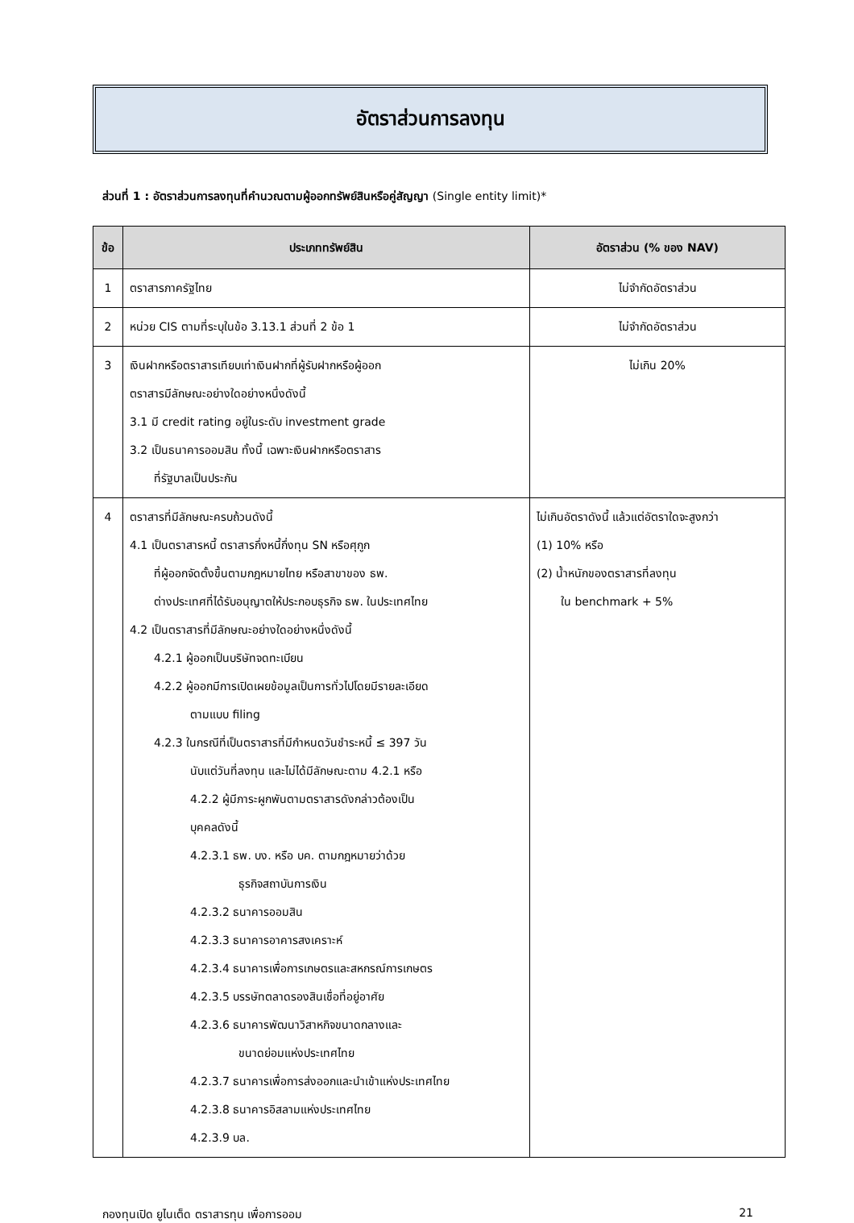อัตราส่วนการลงทุน
ส่วนที่ 1 : อัตราส่วนการลงทุนที่คำนวณตามผู้ออกทรัพย์สินหรือคู่สัญญา (Single entity limit)*
| ข้อ | ประเภททรัพย์สิน | อัตราส่วน (% ของ NAV) |
| --- | --- | --- |
| 1 | ตราสารภาครัฐไทย | ไม่จำกัดอัตราส่วน |
| 2 | หน่วย CIS ตามที่ระบุในข้อ 3.13.1 ส่วนที่ 2 ข้อ 1 | ไม่จำกัดอัตราส่วน |
| 3 | เงินฝากหรือตราสารเทียบเท่าเงินฝากที่ผู้รับฝากหรือผู้ออก ตราสารมีลักษณะอย่างใดอย่างหนึ่งดังนี้ 3.1 มี credit rating อยู่ในระดับ investment grade 3.2 เป็นธนาคารออมสิน ทั้งนี้ เฉพาะเงินฝากหรือตราสาร ที่รัฐบาลเป็นประกัน | ไม่เกิน 20% |
| 4 | ตราสารที่มีลักษณะครบถ้วนดังนี้ 4.1 เป็นตราสารหนี้ ตราสารกึ่งหนี้กึ่งทุน SN หรือศุกูก ที่ผู้ออกจัดตั้งขึ้นตามกฎหมายไทย หรือสาขาของ ธพ. ต่างประเทศที่ได้รับอนุญาตให้ประกอบธุรกิจ ธพ. ในประเทศไทย 4.2 เป็นตราสารที่มีลักษณะอย่างใดอย่างหนึ่งดังนี้ 4.2.1 ผู้ออกเป็นบริษัทจดทะเบียน 4.2.2 ผู้ออกมีการเปิดเผยข้อมูลเป็นการทั่วไปโดยมีรายละเอียด ตามแบบ filing 4.2.3 ในกรณีที่เป็นตราสารที่มีกำหนดวันชำระหนี้ ≤ 397 วัน นับแต่วันที่ลงทุน และไม่ได้มีลักษณะตาม 4.2.1 หรือ 4.2.2 ผู้มีภาระผูกพันตามตราสารดังกล่าวต้องเป็น บุคคลดังนี้ 4.2.3.1 ธพ. บง. หรือ บค. ตามกฎหมายว่าด้วย ธุรกิจสถาบันการเงิน 4.2.3.2 ธนาคารออมสิน 4.2.3.3 ธนาคารอาคารสงเคราะห์ 4.2.3.4 ธนาคารเพื่อการเกษตรและสหกรณ์การเกษตร 4.2.3.5 บรรษัทตลาดรองสินเชื่อที่อยู่อาศัย 4.2.3.6 ธนาคารพัฒนาวิสาหกิจขนาดกลางและ ขนาดย่อมแห่งประเทศไทย 4.2.3.7 ธนาคารเพื่อการส่งออกและนำเข้าแห่งประเทศไทย 4.2.3.8 ธนาคารอิสลามแห่งประเทศไทย 4.2.3.9 บล. | ไม่เกินอัตราดังนี้ แล้วแต่อัตราใดจะสูงกว่า (1) 10% หรือ (2) น้ำหนักของตราสารที่ลงทุน ใน benchmark + 5% |
กองทุนเปิด ยูไนเต็ด ตราสารทุน เพื่อการออม 21